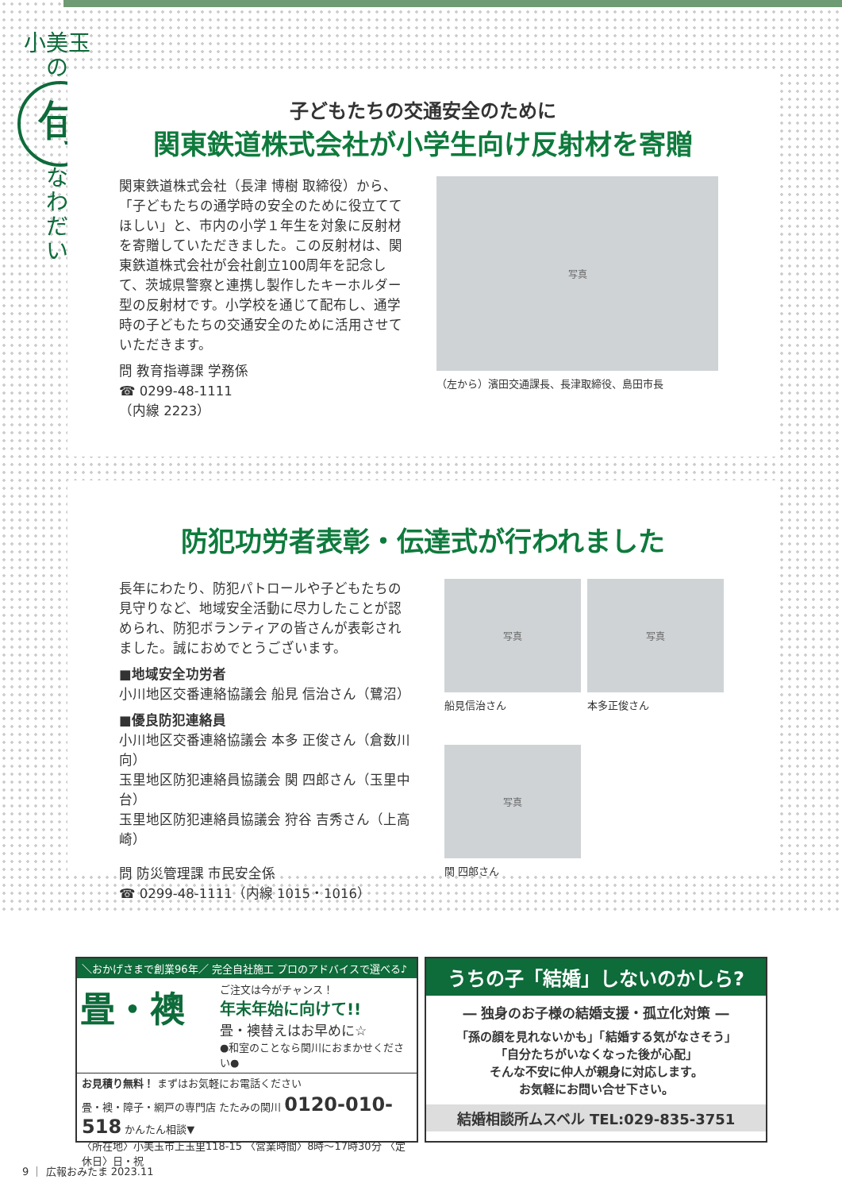小美玉の
旬
な
わ
だ
い
子どもたちの交通安全のために
関東鉄道株式会社が小学生向け反射材を寄贈
関東鉄道株式会社（長津 博樹 取締役）から、「子どもたちの通学時の安全のために役立ててほしい」と、市内の小学１年生を対象に反射材を寄贈していただきました。この反射材は、関東鉄道株式会社が会社創立100周年を記念して、茨城県警察と連携し製作したキーホルダー型の反射材です。小学校を通じて配布し、通学時の子どもたちの交通安全のために活用させていただきます。
問 教育指導課 学務係
☎ 0299-48-1111
（内線 2223）
写真
（左から）濱田交通課長、長津取締役、島田市長
防犯功労者表彰・伝達式が行われました
長年にわたり、防犯パトロールや子どもたちの見守りなど、地域安全活動に尽力したことが認められ、防犯ボランティアの皆さんが表彰されました。誠におめでとうございます。
■地域安全功労者
小川地区交番連絡協議会 船見 信治さん（鷺沼）
■優良防犯連絡員
小川地区交番連絡協議会 本多 正俊さん（倉数川向）
玉里地区防犯連絡員協議会 関 四郎さん（玉里中台）
玉里地区防犯連絡員協議会 狩谷 吉秀さん（上高崎）
問 防災管理課 市民安全係
☎ 0299-48-1111（内線 1015・1016）
写真
船見信治さん
写真
本多正俊さん
写真
関 四郎さん
＼おかげさまで創業96年／ 完全自社施工 プロのアドバイスで選べる♪
畳・襖
ご注文は今がチャンス！
年末年始に向けて!!
畳・襖替えはお早めに☆
●和室のことなら関川におまかせください●
お見積り無料！ まずはお気軽にお電話ください
畳・襖・障子・網戸の専門店 たたみの関川 0120-010-518 かんたん相談▼
〈所在地〉小美玉市上玉里118-15 〈営業時間〉8時～17時30分 〈定休日〉日・祝
うちの子「結婚」しないのかしら?
― 独身のお子様の結婚支援・孤立化対策 ―
「孫の顔を見れないかも」「結婚する気がなさそう」
「自分たちがいなくなった後が心配」
そんな不安に仲人が親身に対応します。
お気軽にお問い合せ下さい。
結婚相談所ムスベル TEL:029-835-3751
9 ｜ 広報おみたま 2023.11